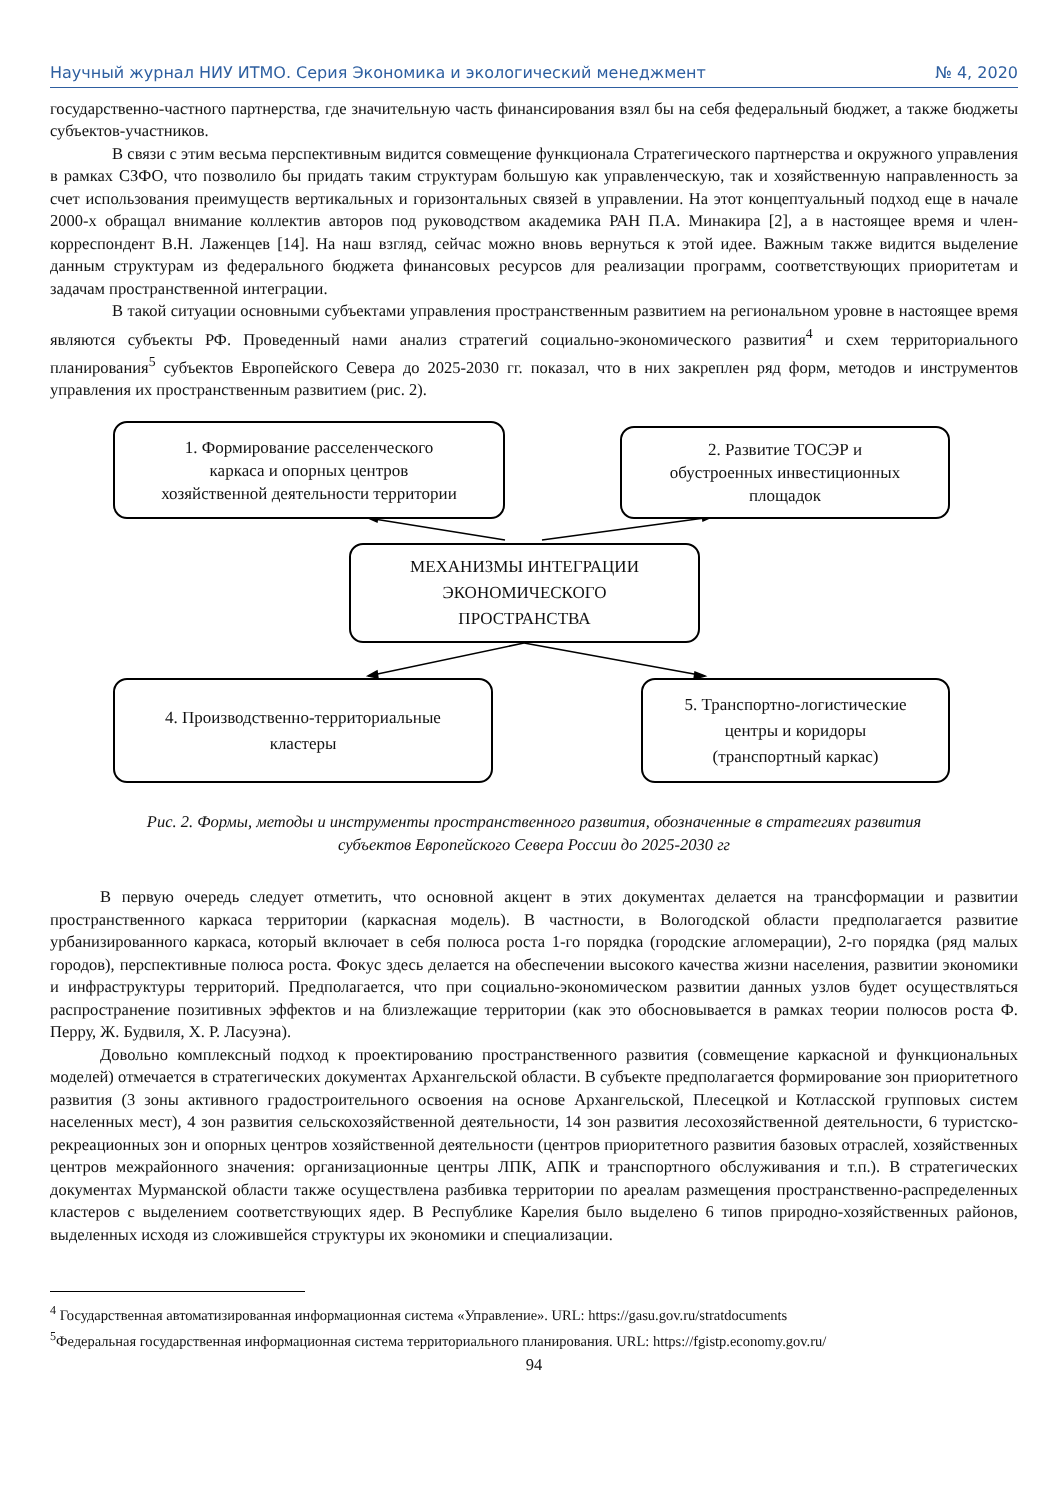Научный журнал НИУ ИТМО. Серия Экономика и экологический менеджмент № 4, 2020
государственно-частного партнерства, где значительную часть финансирования взял бы на себя федеральный бюджет, а также бюджеты субъектов-участников.
В связи с этим весьма перспективным видится совмещение функционала Стратегического партнерства и окружного управления в рамках СЗФО, что позволило бы придать таким структурам большую как управленческую, так и хозяйственную направленность за счет использования преимуществ вертикальных и горизонтальных связей в управлении. На этот концептуальный подход еще в начале 2000-х обращал внимание коллектив авторов под руководством академика РАН П.А. Минакира [2], а в настоящее время и член-корреспондент В.Н. Лаженцев [14]. На наш взгляд, сейчас можно вновь вернуться к этой идее. Важным также видится выделение данным структурам из федерального бюджета финансовых ресурсов для реализации программ, соответствующих приоритетам и задачам пространственной интеграции.
В такой ситуации основными субъектами управления пространственным развитием на региональном уровне в настоящее время являются субъекты РФ. Проведенный нами анализ стратегий социально-экономического развития<sup>4</sup> и схем территориального планирования<sup>5</sup> субъектов Европейского Севера до 2025-2030 гг. показал, что в них закреплен ряд форм, методов и инструментов управления их пространственным развитием (рис. 2).
1. Формирование расселенческого
каркаса и опорных центров
хозяйственной деятельности территории
2. Развитие ТОСЭР и
обустроенных инвестиционных
площадок
МЕХАНИЗМЫ ИНТЕГРАЦИИ
ЭКОНОМИЧЕСКОГО
ПРОСТРАНСТВА
4. Производственно-территориальные
кластеры
5. Транспортно-логистические
центры и коридоры
(транспортный каркас)
Рис. 2. Формы, методы и инструменты пространственного развития, обозначенные в стратегиях развития
субъектов Европейского Севера России до 2025-2030 гг
В первую очередь следует отметить, что основной акцент в этих документах делается на трансформации и развитии пространственного каркаса территории (каркасная модель). В частности, в Вологодской области предполагается развитие урбанизированного каркаса, который включает в себя полюса роста 1-го порядка (городские агломерации), 2-го порядка (ряд малых городов), перспективные полюса роста. Фокус здесь делается на обеспечении высокого качества жизни населения, развитии экономики и инфраструктуры территорий. Предполагается, что при социально-экономическом развитии данных узлов будет осуществляться распространение позитивных эффектов и на близлежащие территории (как это обосновывается в рамках теории полюсов роста Ф. Перру, Ж. Будвиля, Х. Р. Ласуэна).
Довольно комплексный подход к проектированию пространственного развития (совмещение каркасной и функциональных моделей) отмечается в стратегических документах Архангельской области. В субъекте предполагается формирование зон приоритетного развития (3 зоны активного градостроительного освоения на основе Архангельской, Плесецкой и Котласской групповых систем населенных мест), 4 зон развития сельскохозяйственной деятельности, 14 зон развития лесохозяйственной деятельности, 6 туристско-рекреационных зон и опорных центров хозяйственной деятельности (центров приоритетного развития базовых отраслей, хозяйственных центров межрайонного значения: организационные центры ЛПК, АПК и транспортного обслуживания и т.п.). В стратегических документах Мурманской области также осуществлена разбивка территории по ареалам размещения пространственно-распределенных кластеров с выделением соответствующих ядер. В Республике Карелия было выделено 6 типов природно-хозяйственных районов, выделенных исходя из сложившейся структуры их экономики и специализации.
<sup>4</sup> Государственная автоматизированная информационная система «Управление». URL: https://gasu.gov.ru/stratdocuments
<sup>5</sup> Федеральная государственная информационная система территориального планирования. URL: https://fgistp.economy.gov.ru/
94